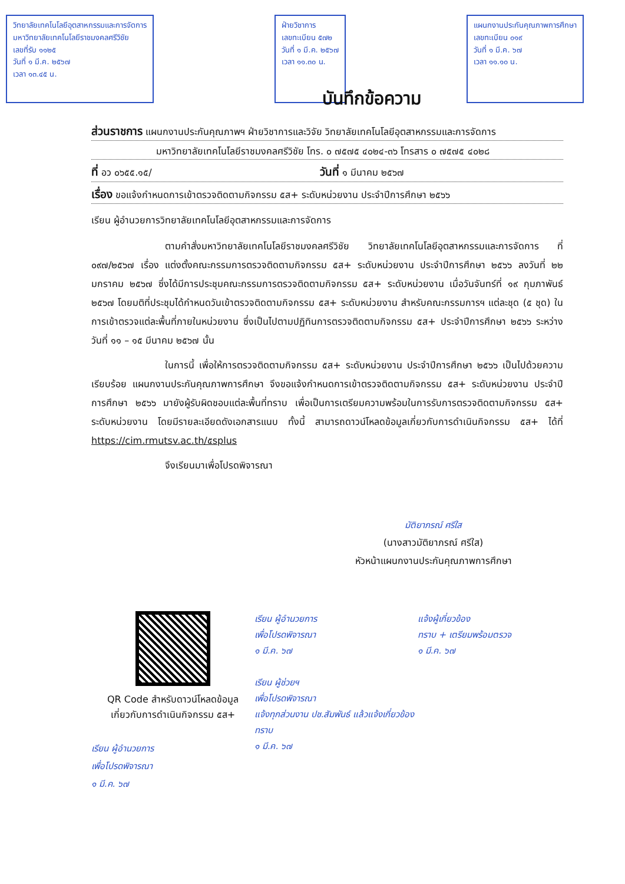วิทยาลัยเทคโนโลยีอุตสาหกรรมและการจัดการ
มหาวิทยาลัยเทคโนโลยีราชมงคลศรีวิชัย
เลขที่รับ ๑๑๒๕
วันที่ ๑ มี.ค. ๒๕๖๗
เวลา ๑๓.๔๕ น.
ฝ่ายวิชาการ
เลขทะเบียน ๕๗๒
วันที่ ๑ มี.ค. ๒๕๖๗
เวลา ๑๑.๓๐ น.
แผนกงานประกันคุณภาพการศึกษา
เลขทะเบียน ๐๑๙
วันที่ ๑ มี.ค. ๖๗
เวลา ๑๑.๑๐ น.
บันทึกข้อความ
ส่วนราชการ แผนกงานประกันคุณภาพฯ ฝ่ายวิชาการและวิจัย วิทยาลัยเทคโนโลยีอุตสาหกรรมและการจัดการ
มหาวิทยาลัยเทคโนโลยีราชมงคลศรีวิชัย โทร. ๐ ๗๕๗๕ ๔๐๒๔-๓๖ โทรสาร ๐ ๗๕๗๕ ๔๐๒๘
ที่ อว ๐๖๕๕.๑๕/ วันที่ ๑ มีนาคม ๒๕๖๗
เรื่อง ขอแจ้งกำหนดการเข้าตรวจติดตามกิจกรรม ๕ส+ ระดับหน่วยงาน ประจำปีการศึกษา ๒๕๖๖
เรียน ผู้อำนวยการวิทยาลัยเทคโนโลยีอุตสาหกรรมและการจัดการ
ตามคำสั่งมหาวิทยาลัยเทคโนโลยีราชมงคลศรีวิชัย วิทยาลัยเทคโนโลยีอุตสาหกรรมและการจัดการ ที่ ๐๙๗/๒๕๖๗ เรื่อง แต่งตั้งคณะกรรมการตรวจติดตามกิจกรรม ๕ส+ ระดับหน่วยงาน ประจำปีการศึกษา ๒๕๖๖ ลงวันที่ ๒๒ มกราคม ๒๕๖๗ ซึ่งได้มีการประชุมคณะกรรมการตรวจติดตามกิจกรรม ๕ส+ ระดับหน่วยงาน เมื่อวันจันทร์ที่ ๑๙ กุมภาพันธ์ ๒๕๖๗ โดยมติที่ประชุมได้กำหนดวันเข้าตรวจติดตามกิจกรรม ๕ส+ ระดับหน่วยงาน สำหรับคณะกรรมการฯ แต่ละชุด (๕ ชุด) ในการเข้าตรวจแต่ละพื้นที่ภายในหน่วยงาน ซึ่งเป็นไปตามปฏิทินการตรวจติดตามกิจกรรม ๕ส+ ประจำปีการศึกษา ๒๕๖๖ ระหว่างวันที่ ๑๑ – ๑๕ มีนาคม ๒๕๖๗ นั้น
ในการนี้ เพื่อให้การตรวจติดตามกิจกรรม ๕ส+ ระดับหน่วยงาน ประจำปีการศึกษา ๒๕๖๖ เป็นไปด้วยความเรียบร้อย แผนกงานประกันคุณภาพการศึกษา จึงขอแจ้งกำหนดการเข้าตรวจติดตามกิจกรรม ๕ส+ ระดับหน่วยงาน ประจำปีการศึกษา ๒๕๖๖ มายังผู้รับผิดชอบแต่ละพื้นที่ทราบ เพื่อเป็นการเตรียมความพร้อมในการรับการตรวจติดตามกิจกรรม ๕ส+ ระดับหน่วยงาน โดยมีรายละเอียดดังเอกสารแนบ ทั้งนี้ สามารถดาวน์โหลดข้อมูลเกี่ยวกับการดำเนินกิจกรรม ๕ส+ ได้ที่ https://cim.rmutsv.ac.th/๕splus
จึงเรียนมาเพื่อโปรดพิจารณา
มัติยาภรณ์ ศรีใส
(นางสาวมัติยาภรณ์ ศรีใส)
หัวหน้าแผนกงานประกันคุณภาพการศึกษา
QR Code สำหรับดาวน์โหลดข้อมูล
เกี่ยวกับการดำเนินกิจกรรม ๕ส+
เรียน ผู้อำนวยการ
เพื่อโปรดพิจารณา
๑ มี.ค. ๖๗
เรียน ผู้อำนวยการ
เพื่อโปรดพิจารณา
๑ มี.ค. ๖๗
เรียน ผู้ช่วยฯ
เพื่อโปรดพิจารณา
แจ้งทุกส่วนงาน ปช.สัมพันธ์ แล้วแจ้งเกี่ยวข้องทราบ
๑ มี.ค. ๖๗
แจ้งผู้เกี่ยวข้อง
ทราบ + เตรียมพร้อมตรวจ
๑ มี.ค. ๖๗